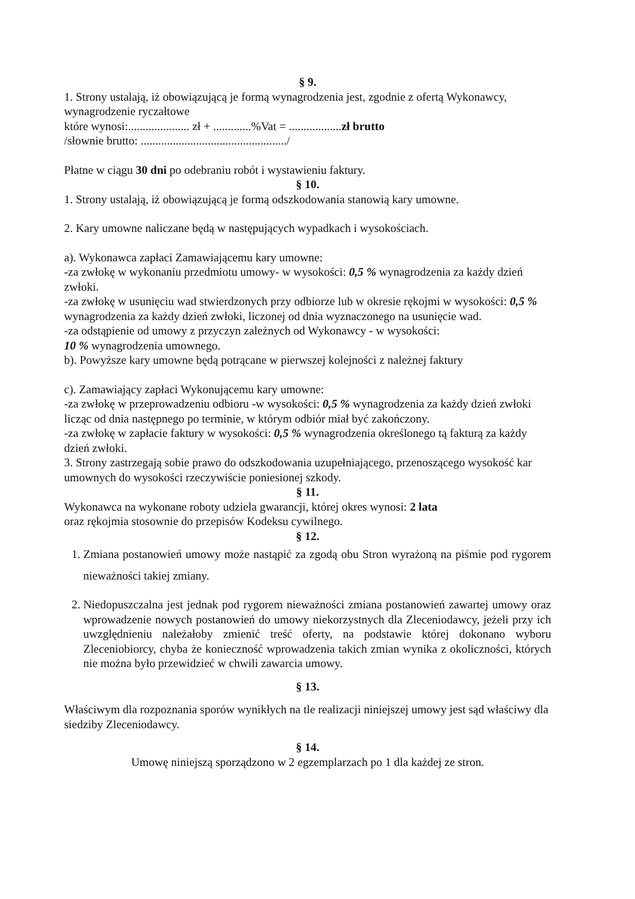§ 9.
1. Strony ustalają, iż obowiązującą je formą wynagrodzenia jest, zgodnie z ofertą Wykonawcy, wynagrodzenie ryczałtowe
które wynosi:..................... zł + .............%Vat = ..................zł brutto
/słownie brutto: ................................................../
Płatne w ciągu 30 dni po odebraniu robót i wystawieniu faktury.
§ 10.
1. Strony ustalają, iż obowiązującą je formą odszkodowania stanowią kary umowne.
2. Kary umowne naliczane będą w następujących wypadkach i wysokościach.
a). Wykonawca zapłaci Zamawiającemu kary umowne:
-za zwłokę w wykonaniu przedmiotu umowy- w wysokości: 0,5 % wynagrodzenia za każdy dzień zwłoki.
-za zwłokę w usunięciu wad stwierdzonych przy odbiorze lub w okresie rękojmi w wysokości: 0,5 % wynagrodzenia za każdy dzień zwłoki, liczonej od dnia wyznaczonego na usunięcie wad.
-za odstąpienie od umowy z przyczyn zależnych od Wykonawcy - w wysokości:
10 % wynagrodzenia umownego.
b). Powyższe kary umowne będą potrącane w pierwszej kolejności z należnej faktury
c). Zamawiający zapłaci Wykonującemu kary umowne:
-za zwłokę w przeprowadzeniu odbioru -w wysokości: 0,5 % wynagrodzenia za każdy dzień zwłoki licząc od dnia następnego po terminie, w którym odbiór miał być zakończony.
-za zwłokę w zapłacie faktury w wysokości: 0,5 % wynagrodzenia określonego tą fakturą za każdy dzień zwłoki.
3. Strony zastrzegają sobie prawo do odszkodowania uzupełniającego, przenoszącego wysokość kar umownych do wysokości rzeczywiście poniesionej szkody.
§ 11.
Wykonawca na wykonane roboty udziela gwarancji, której okres wynosi: 2 lata
oraz rękojmia stosownie do przepisów Kodeksu cywilnego.
§ 12.
1. Zmiana postanowień umowy może nastąpić za zgodą obu Stron wyrażoną na piśmie pod rygorem nieważności takiej zmiany.
2. Niedopuszczalna jest jednak pod rygorem nieważności zmiana postanowień zawartej umowy oraz wprowadzenie nowych postanowień do umowy niekorzystnych dla Zleceniodawcy, jeżeli przy ich uwzględnieniu należałoby zmienić treść oferty, na podstawie której dokonano wyboru Zleceniobiorcy, chyba że konieczność wprowadzenia takich zmian wynika z okoliczności, których nie można było przewidzieć w chwili zawarcia umowy.
§ 13.
Właściwym dla rozpoznania sporów wynikłych na tle realizacji niniejszej umowy jest sąd właściwy dla siedziby Zleceniodawcy.
§ 14.
Umowę niniejszą sporządzono w 2 egzemplarzach po 1 dla każdej ze stron.